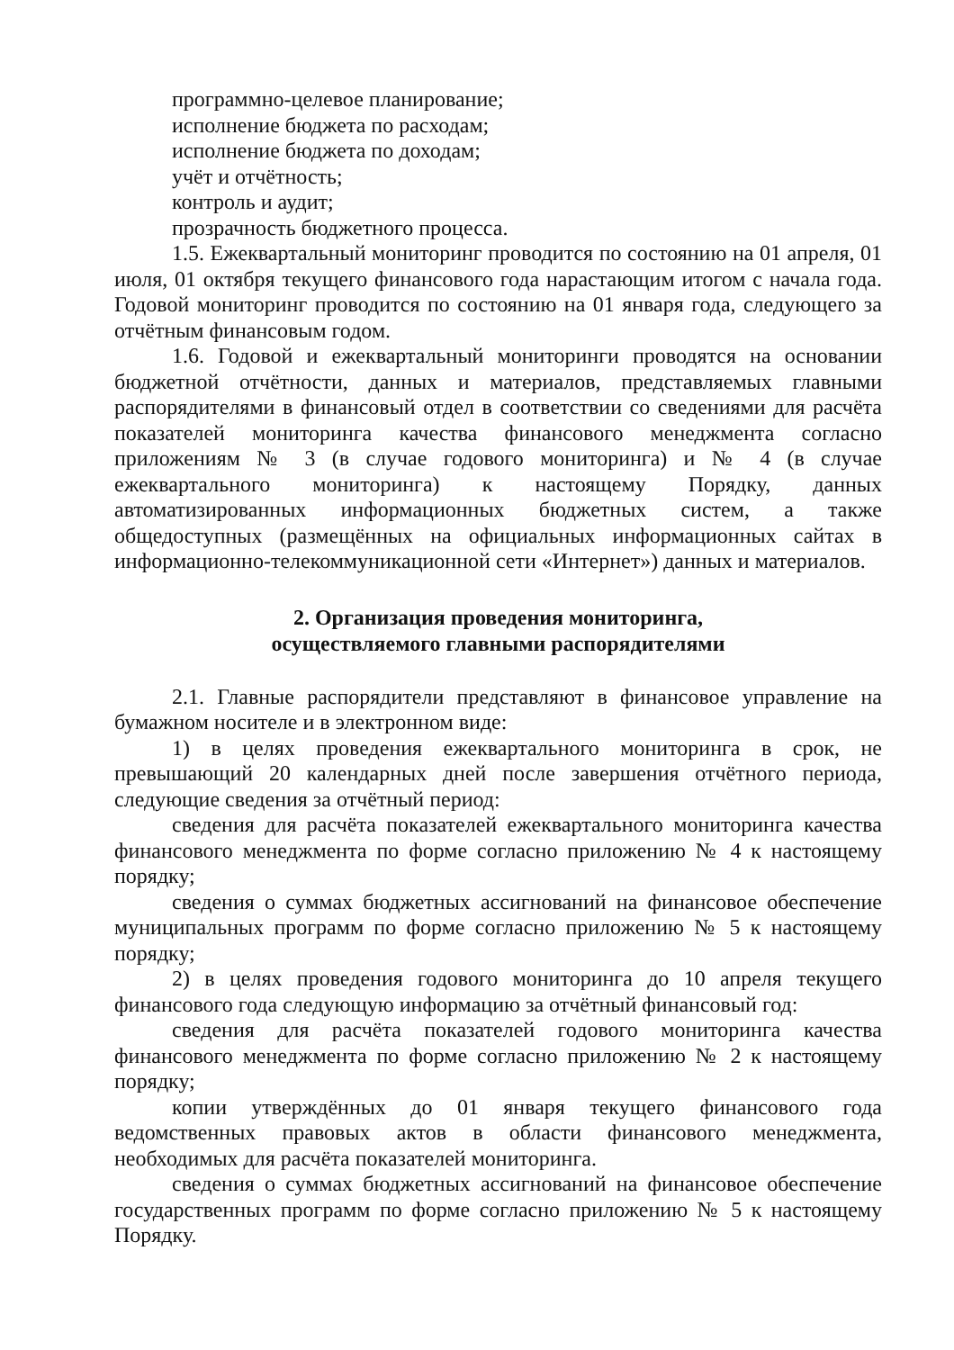программно-целевое планирование;
исполнение бюджета по расходам;
исполнение бюджета по доходам;
учёт и отчётность;
контроль и аудит;
прозрачность бюджетного процесса.
1.5. Ежеквартальный мониторинг проводится по состоянию на 01 апреля, 01 июля, 01 октября текущего финансового года нарастающим итогом с начала года. Годовой мониторинг проводится по состоянию на 01 января года, следующего за отчётным финансовым годом.
1.6. Годовой и ежеквартальный мониторинги проводятся на основании бюджетной отчётности, данных и материалов, представляемых главными распорядителями в финансовый отдел в соответствии со сведениями для расчёта показателей мониторинга качества финансового менеджмента согласно приложениям № 3 (в случае годового мониторинга) и № 4 (в случае ежеквартального мониторинга) к настоящему Порядку, данных автоматизированных информационных бюджетных систем, а также общедоступных (размещённых на официальных информационных сайтах в информационно-телекоммуникационной сети «Интернет») данных и материалов.
2. Организация проведения мониторинга,
осуществляемого главными распорядителями
2.1. Главные распорядители представляют в финансовое управление на бумажном носителе и в электронном виде:
1) в целях проведения ежеквартального мониторинга в срок, не превышающий 20 календарных дней после завершения отчётного периода, следующие сведения за отчётный период:
сведения для расчёта показателей ежеквартального мониторинга качества финансового менеджмента по форме согласно приложению № 4 к настоящему порядку;
сведения о суммах бюджетных ассигнований на финансовое обеспечение муниципальных программ по форме согласно приложению № 5 к настоящему порядку;
2) в целях проведения годового мониторинга до 10 апреля текущего финансового года следующую информацию за отчётный финансовый год:
сведения для расчёта показателей годового мониторинга качества финансового менеджмента по форме согласно приложению № 2 к настоящему порядку;
копии утверждённых до 01 января текущего финансового года ведомственных правовых актов в области финансового менеджмента, необходимых для расчёта показателей мониторинга.
сведения о суммах бюджетных ассигнований на финансовое обеспечение государственных программ по форме согласно приложению № 5 к настоящему Порядку.